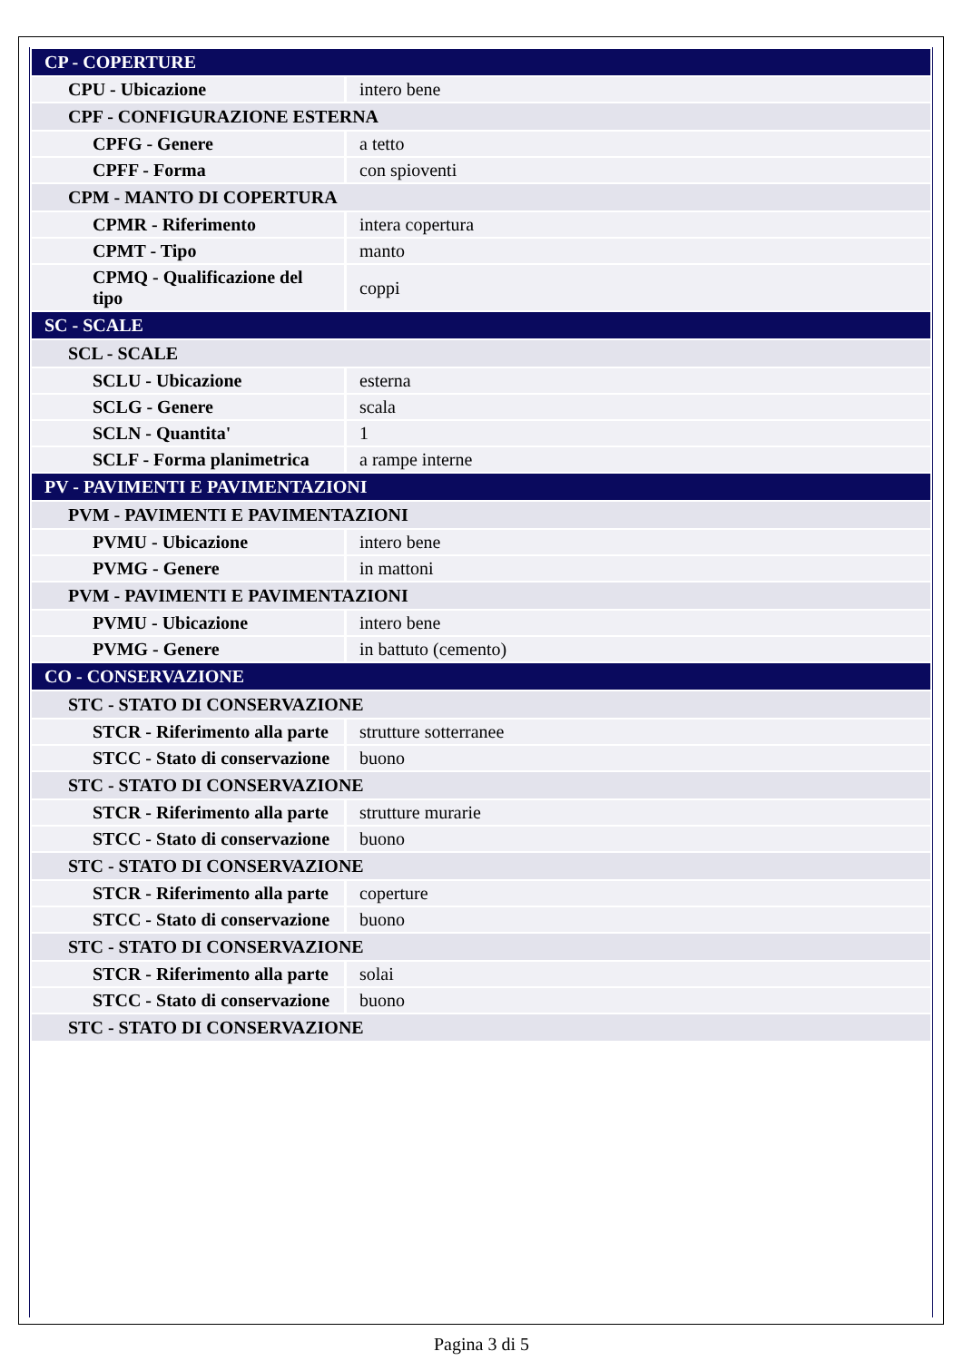| CP - COPERTURE | |
| CPU - Ubicazione | intero bene |
| CPF - CONFIGURAZIONE ESTERNA | |
| CPFG - Genere | a tetto |
| CPFF - Forma | con spioventi |
| CPM - MANTO DI COPERTURA | |
| CPMR - Riferimento | intera copertura |
| CPMT - Tipo | manto |
| CPMQ - Qualificazione del tipo | coppi |
| SC - SCALE | |
| SCL - SCALE | |
| SCLU - Ubicazione | esterna |
| SCLG - Genere | scala |
| SCLN - Quantita' | 1 |
| SCLF - Forma planimetrica | a rampe interne |
| PV - PAVIMENTI E PAVIMENTAZIONI | |
| PVM - PAVIMENTI E PAVIMENTAZIONI | |
| PVMU - Ubicazione | intero bene |
| PVMG - Genere | in mattoni |
| PVM - PAVIMENTI E PAVIMENTAZIONI | |
| PVMU - Ubicazione | intero bene |
| PVMG - Genere | in battuto (cemento) |
| CO - CONSERVAZIONE | |
| STC - STATO DI CONSERVAZIONE | |
| STCR - Riferimento alla parte | strutture sotterranee |
| STCC - Stato di conservazione | buono |
| STC - STATO DI CONSERVAZIONE | |
| STCR - Riferimento alla parte | strutture murarie |
| STCC - Stato di conservazione | buono |
| STC - STATO DI CONSERVAZIONE | |
| STCR - Riferimento alla parte | coperture |
| STCC - Stato di conservazione | buono |
| STC - STATO DI CONSERVAZIONE | |
| STCR - Riferimento alla parte | solai |
| STCC - Stato di conservazione | buono |
| STC - STATO DI CONSERVAZIONE | |
Pagina 3 di 5